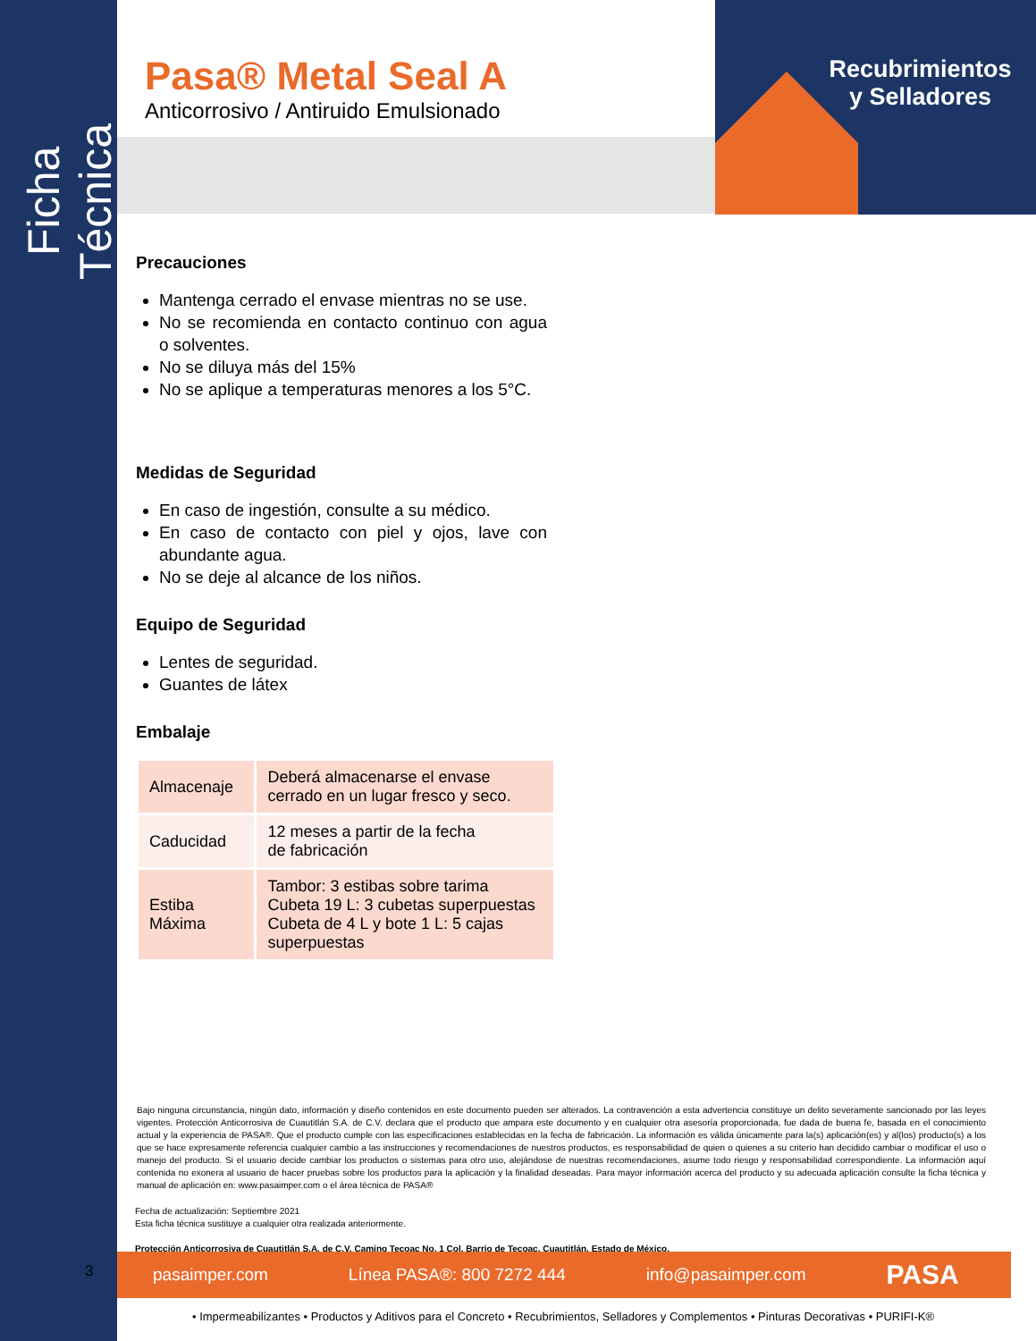Ficha Técnica
Recubrimientos
y Selladores
Pasa® Metal Seal A
Anticorrosivo / Antiruido Emulsionado
Precauciones
Mantenga cerrado el envase mientras no se use.
No se recomienda en contacto continuo con agua o solventes.
No se diluya más del 15%
No se aplique a temperaturas menores a los 5°C.
Medidas de Seguridad
En caso de ingestión, consulte a su médico.
En caso de contacto con piel y ojos, lave con abundante agua.
No se deje al alcance de los niños.
Equipo de Seguridad
Lentes de seguridad.
Guantes de látex
Embalaje
| Almacenaje | Deberá almacenarse el envase cerrado en un lugar fresco y seco. |
| Caducidad | 12 meses a partir de la fecha de fabricación |
| Estiba Máxima | Tambor: 3 estibas sobre tarima Cubeta 19 L: 3 cubetas superpuestas Cubeta de 4 L y bote 1 L: 5 cajas superpuestas |
Bajo ninguna circunstancia, ningún dato, información y diseño contenidos en este documento pueden ser alterados. La contravención a esta advertencia constituye un delito severamente sancionado por las leyes vigentes. Protección Anticorrosiva de Cuautitlán S.A. de C.V. declara que el producto que ampara este documento y en cualquier otra asesoría proporcionada, fue dada de buena fe, basada en el conocimiento actual y la experiencia de PASA®. Que el producto cumple con las especificaciones establecidas en la fecha de fabricación. La información es válida únicamente para la(s) aplicación(es) y al(los) producto(s) a los que se hace expresamente referencia cualquier cambio a las instrucciones y recomendaciones de nuestros productos, es responsabilidad de quien o quienes a su criterio han decidido cambiar o modificar el uso o manejo del producto. Si el usuario decide cambiar los productos o sistemas para otro uso, alejándose de nuestras recomendaciones, asume todo riesgo y responsabilidad correspondiente. La información aquí contenida no exonera al usuario de hacer pruebas sobre los productos para la aplicación y la finalidad deseadas. Para mayor información acerca del producto y su adecuada aplicación consulte la ficha técnica y manual de aplicación en: www.pasaimper.com o el área técnica de PASA®
Fecha de actualización: Septiembre 2021
Esta ficha técnica sustituye a cualquier otra realizada anteriormente.
Protección Anticorrosiva de Cuautitlán S.A. de C.V. Camino Tecoac No. 1 Col. Barrio de Tecoac, Cuautitlán, Estado de México.
pasaimper.com Línea PASA®: 800 7272 444 info@pasaimper.com PASA
3
• Impermeabilizantes • Productos y Aditivos para el Concreto • Recubrimientos, Selladores y Complementos • Pinturas Decorativas • PURIFI-K®